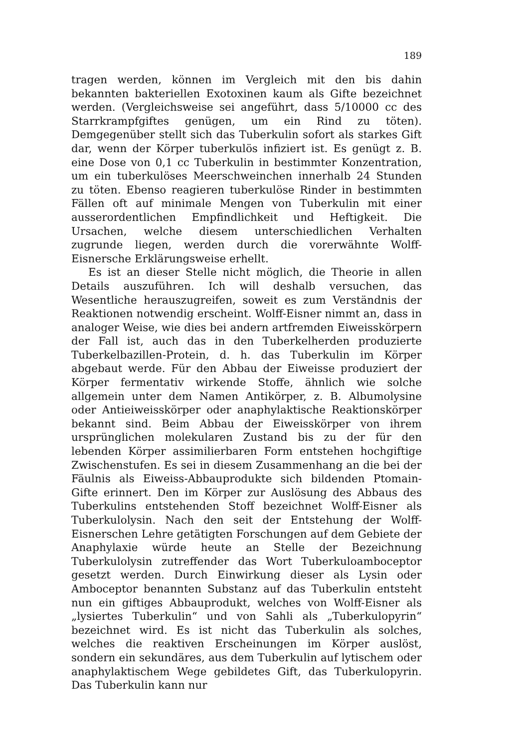189
tragen werden, können im Vergleich mit den bis dahin bekannten bakteriellen Exotoxinen kaum als Gifte bezeichnet werden. (Vergleichsweise sei angeführt, dass 5/10000 cc des Starrkrampfgiftes genügen, um ein Rind zu töten). Demgegenüber stellt sich das Tuberkulin sofort als starkes Gift dar, wenn der Körper tuberkulös infiziert ist. Es genügt z. B. eine Dose von 0,1 cc Tuberkulin in bestimmter Konzentration, um ein tuberkulöses Meerschweinchen innerhalb 24 Stunden zu töten. Ebenso reagieren tuberkulöse Rinder in bestimmten Fällen oft auf minimale Mengen von Tuberkulin mit einer ausserordentlichen Empfindlichkeit und Heftigkeit. Die Ursachen, welche diesem unterschiedlichen Verhalten zugrunde liegen, werden durch die vorerwähnte Wolff-Eisnersche Erklärungsweise erhellt.
Es ist an dieser Stelle nicht möglich, die Theorie in allen Details auszuführen. Ich will deshalb versuchen, das Wesentliche herauszugreifen, soweit es zum Verständnis der Reaktionen notwendig erscheint. Wolff-Eisner nimmt an, dass in analoger Weise, wie dies bei andern artfremden Eiweisskörpern der Fall ist, auch das in den Tuberkelherden produzierte Tuberkelbazillen-Protein, d. h. das Tuberkulin im Körper abgebaut werde. Für den Abbau der Eiweisse produziert der Körper fermentativ wirkende Stoffe, ähnlich wie solche allgemein unter dem Namen Antikörper, z. B. Albumolysine oder Antieiweisskörper oder anaphylaktische Reaktionskörper bekannt sind. Beim Abbau der Eiweisskörper von ihrem ursprünglichen molekularen Zustand bis zu der für den lebenden Körper assimilierbaren Form entstehen hochgiftige Zwischenstufen. Es sei in diesem Zusammenhang an die bei der Fäulnis als Eiweiss-Abbauprodukte sich bildenden Ptomain-Gifte erinnert. Den im Körper zur Auslösung des Abbaus des Tuberkulins entstehenden Stoff bezeichnet Wolff-Eisner als Tuberkulolysin. Nach den seit der Entstehung der Wolff-Eisnerschen Lehre getätigten Forschungen auf dem Gebiete der Anaphylaxie würde heute an Stelle der Bezeichnung Tuberkulolysin zutreffender das Wort Tuberkuloamboceptor gesetzt werden. Durch Einwirkung dieser als Lysin oder Amboceptor benannten Substanz auf das Tuberkulin entsteht nun ein giftiges Abbauprodukt, welches von Wolff-Eisner als „lysiertes Tuberkulin“ und von Sahli als „Tuberkulopyrin“ bezeichnet wird. Es ist nicht das Tuberkulin als solches, welches die reaktiven Erscheinungen im Körper auslöst, sondern ein sekundäres, aus dem Tuberkulin auf lytischem oder anaphylaktischem Wege gebildetes Gift, das Tuberkulopyrin. Das Tuberkulin kann nur